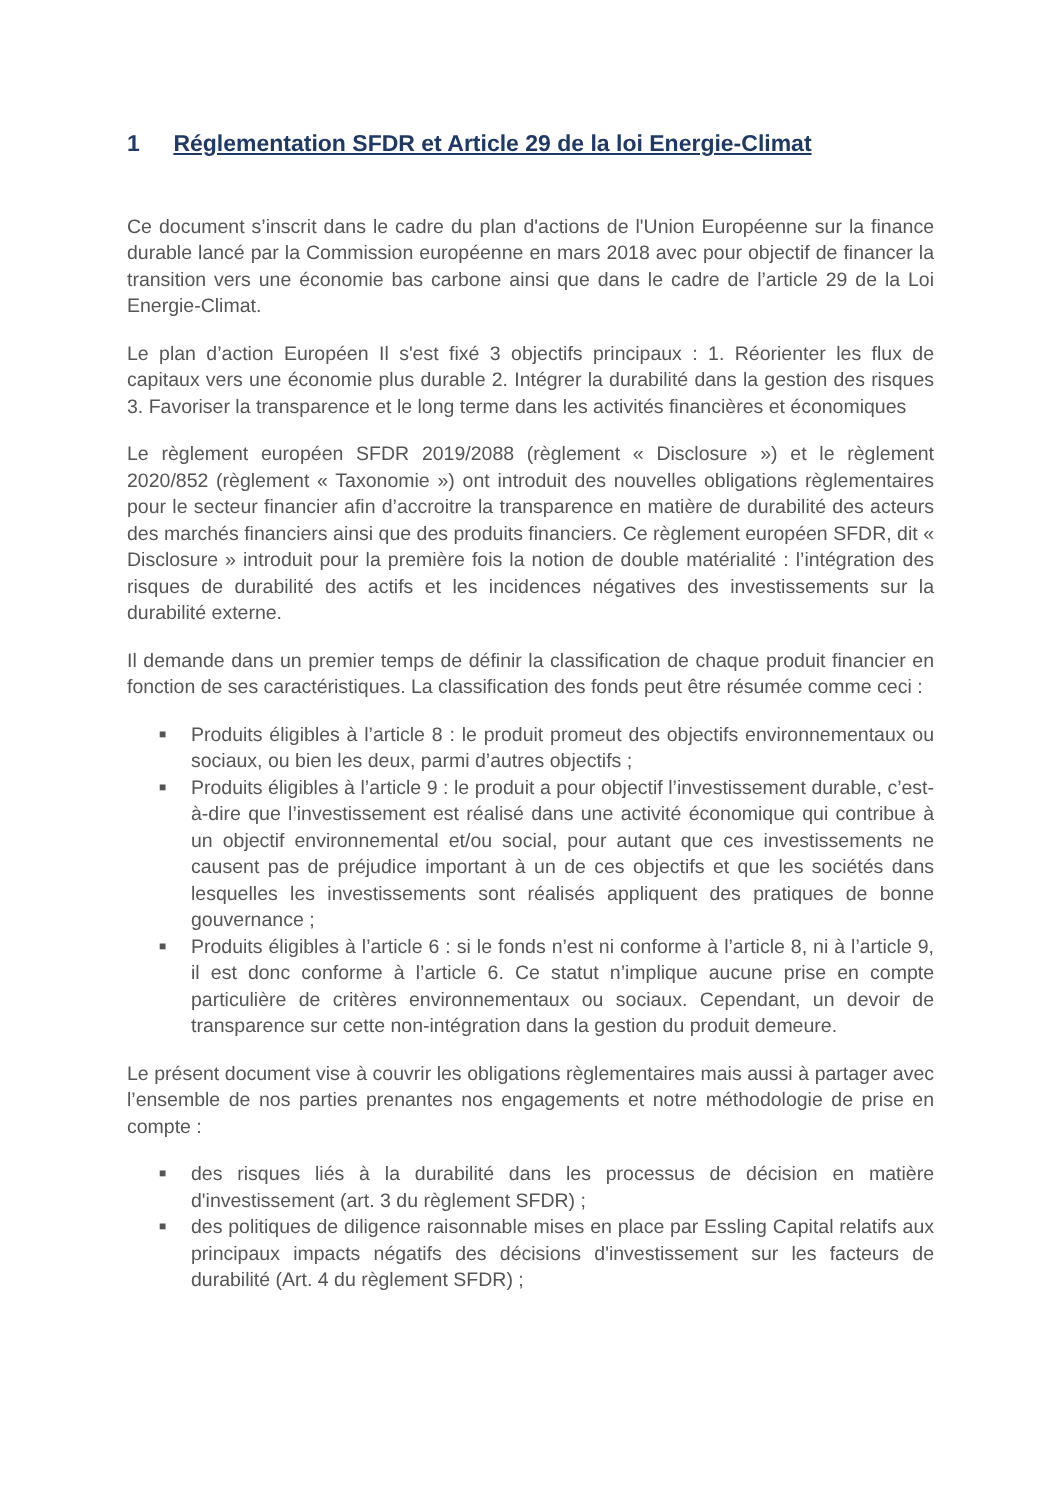1 Réglementation SFDR et Article 29 de la loi Energie-Climat
Ce document s’inscrit dans le cadre du plan d'actions de l'Union Européenne sur la finance durable lancé par la Commission européenne en mars 2018 avec pour objectif de financer la transition vers une économie bas carbone ainsi que dans le cadre de l’article 29 de la Loi Energie-Climat.
Le plan d’action Européen Il s'est fixé 3 objectifs principaux : 1. Réorienter les flux de capitaux vers une économie plus durable 2. Intégrer la durabilité dans la gestion des risques 3. Favoriser la transparence et le long terme dans les activités financières et économiques
Le règlement européen SFDR 2019/2088 (règlement « Disclosure ») et le règlement 2020/852 (règlement « Taxonomie ») ont introduit des nouvelles obligations règlementaires pour le secteur financier afin d’accroitre la transparence en matière de durabilité des acteurs des marchés financiers ainsi que des produits financiers. Ce règlement européen SFDR, dit « Disclosure » introduit pour la première fois la notion de double matérialité : l’intégration des risques de durabilité des actifs et les incidences négatives des investissements sur la durabilité externe.
Il demande dans un premier temps de définir la classification de chaque produit financier en fonction de ses caractéristiques. La classification des fonds peut être résumée comme ceci :
■ Produits éligibles à l’article 8 : le produit promeut des objectifs environnementaux ou sociaux, ou bien les deux, parmi d’autres objectifs ;
■ Produits éligibles à l’article 9 : le produit a pour objectif l’investissement durable, c’est-à-dire que l’investissement est réalisé dans une activité économique qui contribue à un objectif environnemental et/ou social, pour autant que ces investissements ne causent pas de préjudice important à un de ces objectifs et que les sociétés dans lesquelles les investissements sont réalisés appliquent des pratiques de bonne gouvernance ;
■ Produits éligibles à l’article 6 : si le fonds n’est ni conforme à l’article 8, ni à l’article 9, il est donc conforme à l’article 6. Ce statut n’implique aucune prise en compte particulière de critères environnementaux ou sociaux. Cependant, un devoir de transparence sur cette non-intégration dans la gestion du produit demeure.
Le présent document vise à couvrir les obligations règlementaires mais aussi à partager avec l’ensemble de nos parties prenantes nos engagements et notre méthodologie de prise en compte :
■ des risques liés à la durabilité dans les processus de décision en matière d'investissement (art. 3 du règlement SFDR) ;
■ des politiques de diligence raisonnable mises en place par Essling Capital relatifs aux principaux impacts négatifs des décisions d'investissement sur les facteurs de durabilité (Art. 4 du règlement SFDR) ;